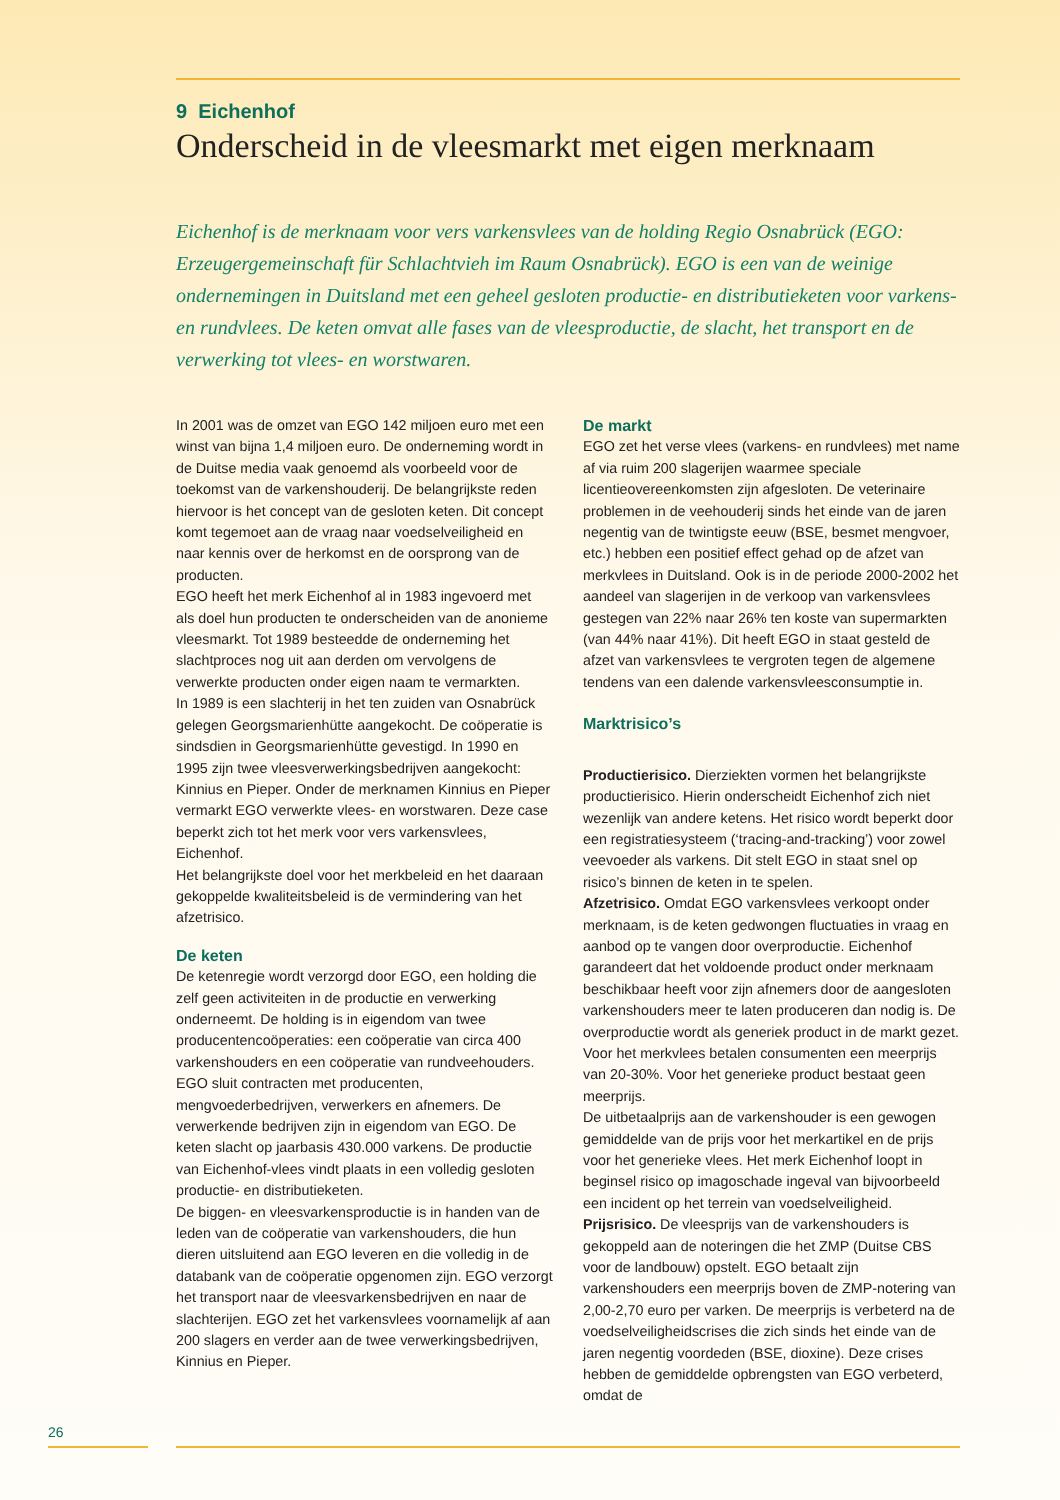9 Eichenhof
Onderscheid in de vleesmarkt met eigen merknaam
Eichenhof is de merknaam voor vers varkensvlees van de holding Regio Osnabrück (EGO: Erzeugergemeinschaft für Schlachtvieh im Raum Osnabrück). EGO is een van de weinige ondernemingen in Duitsland met een geheel gesloten productie- en distributieketen voor varkens- en rundvlees. De keten omvat alle fases van de vleesproductie, de slacht, het transport en de verwerking tot vlees- en worstwaren.
In 2001 was de omzet van EGO 142 miljoen euro met een winst van bijna 1,4 miljoen euro. De onderneming wordt in de Duitse media vaak genoemd als voorbeeld voor de toekomst van de varkenshouderij. De belangrijkste reden hiervoor is het concept van de gesloten keten. Dit concept komt tegemoet aan de vraag naar voedselveiligheid en naar kennis over de herkomst en de oorsprong van de producten.
EGO heeft het merk Eichenhof al in 1983 ingevoerd met als doel hun producten te onderscheiden van de anonieme vleesmarkt. Tot 1989 besteedde de onderneming het slachtproces nog uit aan derden om vervolgens de verwerkte producten onder eigen naam te vermarkten.
In 1989 is een slachterij in het ten zuiden van Osnabrück gelegen Georgsmarienhütte aangekocht. De coöperatie is sindsdien in Georgsmarienhütte gevestigd. In 1990 en 1995 zijn twee vleesverwerkingsbedrijven aangekocht: Kinnius en Pieper. Onder de merknamen Kinnius en Pieper vermarkt EGO verwerkte vlees- en worstwaren. Deze case beperkt zich tot het merk voor vers varkensvlees, Eichenhof.
Het belangrijkste doel voor het merkbeleid en het daaraan gekoppelde kwaliteitsbeleid is de vermindering van het afzetrisico.
De keten
De ketenregie wordt verzorgd door EGO, een holding die zelf geen activiteiten in de productie en verwerking onderneemt. De holding is in eigendom van twee producentencoöperaties: een coöperatie van circa 400 varkenshouders en een coöperatie van rundveehouders. EGO sluit contracten met producenten, mengvoederbedrijven, verwerkers en afnemers. De verwerkende bedrijven zijn in eigendom van EGO. De keten slacht op jaarbasis 430.000 varkens. De productie van Eichenhof-vlees vindt plaats in een volledig gesloten productie- en distributieketen.
De biggen- en vleesvarkensproductie is in handen van de leden van de coöperatie van varkenshouders, die hun dieren uitsluitend aan EGO leveren en die volledig in de databank van de coöperatie opgenomen zijn. EGO verzorgt het transport naar de vleesvarkensbedrijven en naar de slachterijen. EGO zet het varkensvlees voornamelijk af aan 200 slagers en verder aan de twee verwerkingsbedrijven, Kinnius en Pieper.
De markt
EGO zet het verse vlees (varkens- en rundvlees) met name af via ruim 200 slagerijen waarmee speciale licentieovereenkomsten zijn afgesloten. De veterinaire problemen in de veehouderij sinds het einde van de jaren negentig van de twintigste eeuw (BSE, besmet mengvoer, etc.) hebben een positief effect gehad op de afzet van merkvlees in Duitsland. Ook is in de periode 2000-2002 het aandeel van slagerijen in de verkoop van varkensvlees gestegen van 22% naar 26% ten koste van supermarkten (van 44% naar 41%). Dit heeft EGO in staat gesteld de afzet van varkensvlees te vergroten tegen de algemene tendens van een dalende varkensvleesconsumptie in.
Marktrisico’s
Productierisico. Dierziekten vormen het belangrijkste productierisico. Hierin onderscheidt Eichenhof zich niet wezenlijk van andere ketens. Het risico wordt beperkt door een registratiesysteem (‘tracing-and-tracking’) voor zowel veevoeder als varkens. Dit stelt EGO in staat snel op risico’s binnen de keten in te spelen.
Afzetrisico. Omdat EGO varkensvlees verkoopt onder merknaam, is de keten gedwongen fluctuaties in vraag en aanbod op te vangen door overproductie. Eichenhof garandeert dat het voldoende product onder merknaam beschikbaar heeft voor zijn afnemers door de aangesloten varkenshouders meer te laten produceren dan nodig is. De overproductie wordt als generiek product in de markt gezet. Voor het merkvlees betalen consumenten een meerprijs van 20-30%. Voor het generieke product bestaat geen meerprijs.
De uitbetaalprijs aan de varkenshouder is een gewogen gemiddelde van de prijs voor het merkartikel en de prijs voor het generieke vlees. Het merk Eichenhof loopt in beginsel risico op imagoschade ingeval van bijvoorbeeld een incident op het terrein van voedselveiligheid.
Prijsrisico. De vleesprijs van de varkenshouders is gekoppeld aan de noteringen die het ZMP (Duitse CBS voor de landbouw) opstelt. EGO betaalt zijn varkenshouders een meerprijs boven de ZMP-notering van 2,00-2,70 euro per varken. De meerprijs is verbeterd na de voedselveiligheidscrises die zich sinds het einde van de jaren negentig voordeden (BSE, dioxine). Deze crises hebben de gemiddelde opbrengsten van EGO verbeterd, omdat de
26